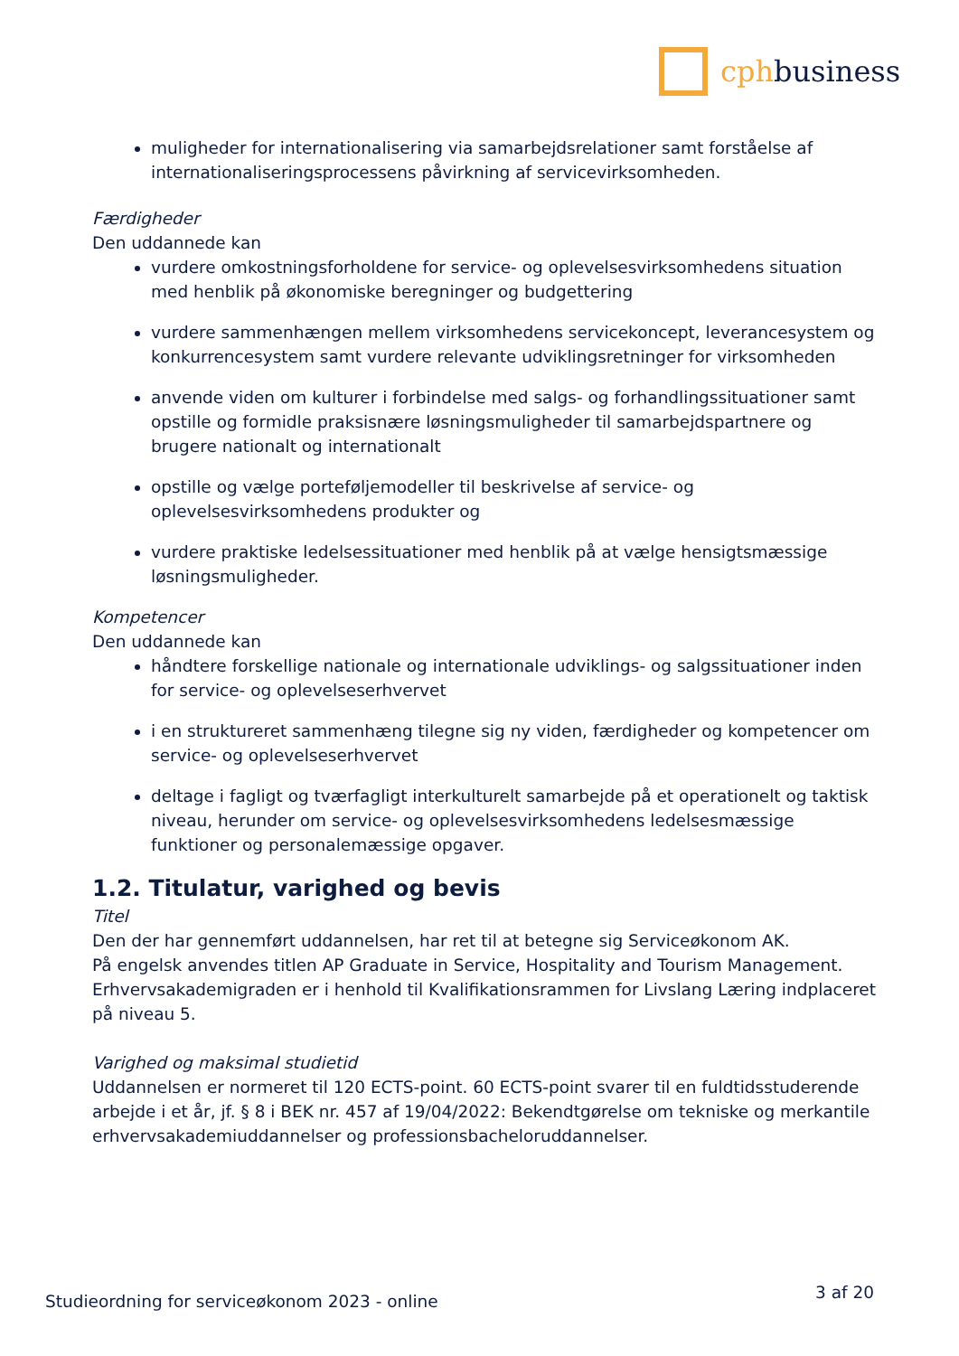cphbusiness
muligheder for internationalisering via samarbejdsrelationer samt forståelse af internationaliseringsprocessens påvirkning af servicevirksomheden.
Færdigheder
Den uddannede kan
vurdere omkostningsforholdene for service- og oplevelsesvirksomhedens situation med henblik på økonomiske beregninger og budgettering
vurdere sammenhængen mellem virksomhedens servicekoncept, leverancesystem og konkurrencesystem samt vurdere relevante udviklingsretninger for virksomheden
anvende viden om kulturer i forbindelse med salgs- og forhandlingssituationer samt opstille og formidle praksisnære løsningsmuligheder til samarbejdspartnere og brugere nationalt og internationalt
opstille og vælge porteføljemodeller til beskrivelse af service- og oplevelsesvirksomhedens produkter og
vurdere praktiske ledelsessituationer med henblik på at vælge hensigtsmæssige løsningsmuligheder.
Kompetencer
Den uddannede kan
håndtere forskellige nationale og internationale udviklings- og salgssituationer inden for service- og oplevelseserhvervet
i en struktureret sammenhæng tilegne sig ny viden, færdigheder og kompetencer om service- og oplevelseserhvervet
deltage i fagligt og tværfagligt interkulturelt samarbejde på et operationelt og taktisk niveau, herunder om service- og oplevelsesvirksomhedens ledelsesmæssige funktioner og personalemæssige opgaver.
1.2. Titulatur, varighed og bevis
Titel
Den der har gennemført uddannelsen, har ret til at betegne sig Serviceøkonom AK.
På engelsk anvendes titlen AP Graduate in Service, Hospitality and Tourism Management.
Erhvervsakademigraden er i henhold til Kvalifikationsrammen for Livslang Læring indplaceret på niveau 5.
Varighed og maksimal studietid
Uddannelsen er normeret til 120 ECTS-point. 60 ECTS-point svarer til en fuldtidsstuderende arbejde i et år, jf. § 8 i BEK nr. 457 af 19/04/2022: Bekendtgørelse om tekniske og merkantile erhvervsakademiuddannelser og professionsbacheloruddannelser.
Studieordning for serviceøkonom 2023 - online 3 af 20